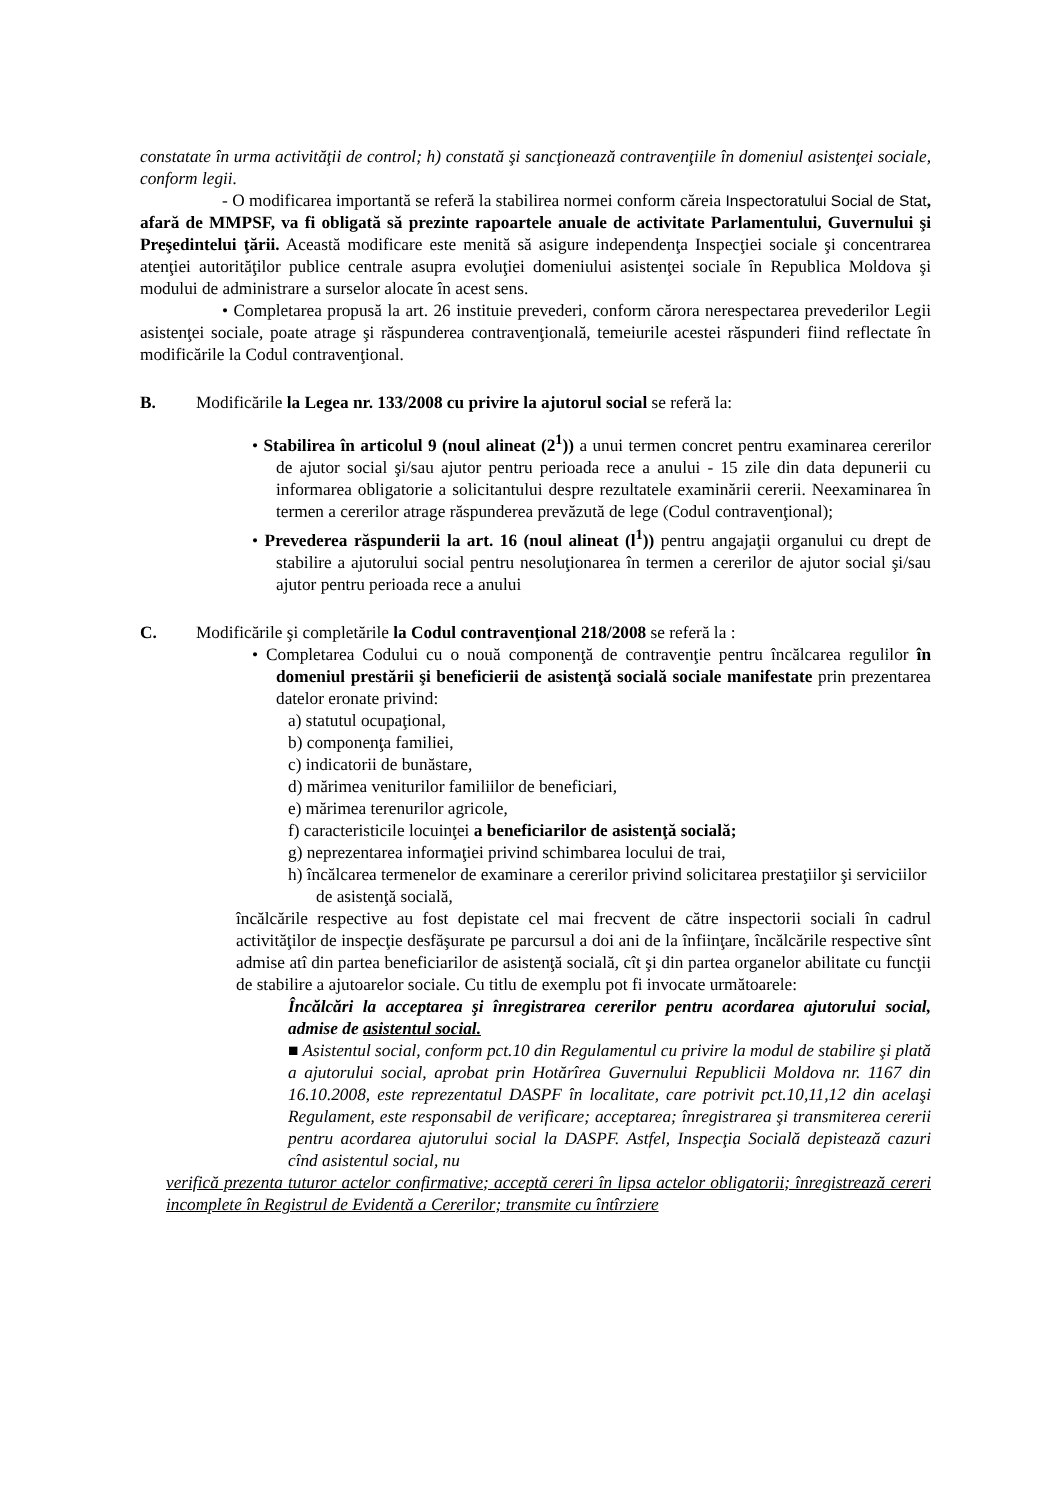constatate în urma activităţii de control; h) constată şi sancţionează contravenţiile în domeniul asistenţei sociale, conform legii.
- O modificarea importantă se referă la stabilirea normei conform căreia Inspectoratului Social de Stat, afară de MMPSF, va fi obligată să prezinte rapoartele anuale de activitate Parlamentului, Guvernului şi Preşedintelui ţării. Această modificare este menită să asigure independenţa Inspecţiei sociale şi concentrarea atenţiei autorităţilor publice centrale asupra evoluţiei domeniului asistenţei sociale în Republica Moldova şi modului de administrare a surselor alocate în acest sens.
• Completarea propusă la art. 26 instituie prevederi, conform cărora nerespectarea prevederilor Legii asistenţei sociale, poate atrage şi răspunderea contravenţională, temeiurile acestei răspunderi fiind reflectate în modificările la Codul contravenţional.
B. Modificările la Legea nr. 133/2008 cu privire la ajutorul social se referă la:
• Stabilirea în articolul 9 (noul alineat (2<sup>1</sup>)) a unui termen concret pentru examinarea cererilor de ajutor social şi/sau ajutor pentru perioada rece a anului - 15 zile din data depunerii cu informarea obligatorie a solicitantului despre rezultatele examinării cererii. Neexaminarea în termen a cererilor atrage răspunderea prevăzută de lege (Codul contravenţional);
• Prevederea răspunderii la art. 16 (noul alineat (l<sup>1</sup>)) pentru angajaţii organului cu drept de stabilire a ajutorului social pentru nesoluţionarea în termen a cererilor de ajutor social şi/sau ajutor pentru perioada rece a anului
C. Modificările şi completările la Codul contravenţional 218/2008 se referă la :
• Completarea Codului cu o nouă componenţă de contravenţie pentru încălcarea regulilor în domeniul prestării şi beneficierii de asistenţă socială sociale manifestate prin prezentarea datelor eronate privind:
a) statutul ocupaţional,
b) componenţa familiei,
c) indicatorii de bunăstare,
d) mărimea veniturilor familiilor de beneficiari,
e) mărimea terenurilor agricole,
f) caracteristicile locuinţei a beneficiarilor de asistenţă socială;
g) neprezentarea informaţiei privind schimbarea locului de trai,
h) încălcarea termenelor de examinare a cererilor privind solicitarea prestaţiilor şi serviciilor de asistenţă socială,
încălcările respective au fost depistate cel mai frecvent de către inspectorii sociali în cadrul activităţilor de inspecţie desfăşurate pe parcursul a doi ani de la înfiinţare, încălcările respective sînt admise atî din partea beneficiarilor de asistenţă socială, cît şi din partea organelor abilitate cu funcţii de stabilire a ajutoarelor sociale. Cu titlu de exemplu pot fi invocate următoarele:
Încălcări la acceptarea şi înregistrarea cererilor pentru acordarea ajutorului social, admise de asistentul social.
■ Asistentul social, conform pct.10 din Regulamentul cu privire la modul de stabilire şi plată a ajutorului social, aprobat prin Hotărîrea Guvernului Republicii Moldova nr. 1167 din 16.10.2008, este reprezentatul DASPF în localitate, care potrivit pct.10,11,12 din acelaşi Regulament, este responsabil de verificare; acceptarea; înregistrarea şi transmiterea cererii pentru acordarea ajutorului social la DASPF. Astfel, Inspecţia Socială depistează cazuri cînd asistentul social, nu
verifică prezenta tuturor actelor confirmative; acceptă cereri în lipsa actelor obligatorii; înregistrează cereri incomplete în Registrul de Evidentă a Cererilor; transmite cu întîrziere